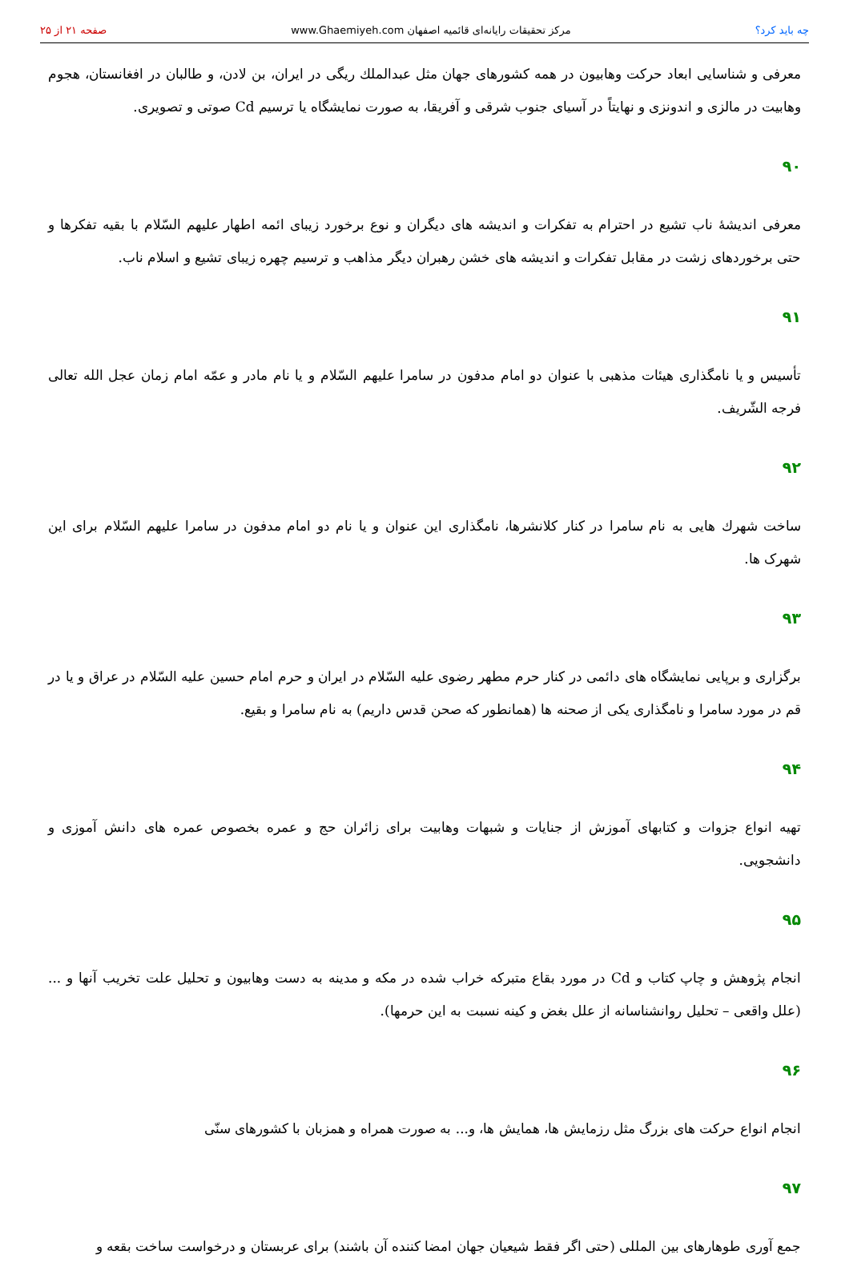چه باید کرد؟ مرکز تحقیقات رایانه‌ای قائمیه اصفهان www.Ghaemiyeh.com صفحه ۲۱ از ۲۵
معرفی و شناسایی ابعاد حرکت وهابیون در همه کشورهای جهان مثل عبدالملك ریگی در ایران، بن لادن، و طالبان در افغانستان، هجوم وهابیت در مالزی و اندونزی و نهایتاً در آسیای جنوب شرقی و آفریقا، به صورت نمایشگاه یا ترسیم Cd صوتی و تصویری.
۹۰
معرفی اندیشهٔ ناب تشیع در احترام به تفکرات و اندیشه های دیگران و نوع برخورد زیبای ائمه اطهار علیهم السّلام با بقیه تفکرها و حتی برخوردهای زشت در مقابل تفکرات و اندیشه های خشن رهبران دیگر مذاهب و ترسیم چهره زیبای تشیع و اسلام ناب.
۹۱
تأسیس و یا نامگذاری هیئات مذهبی با عنوان دو امام مدفون در سامرا علیهم السّلام و یا نام مادر و عمّه امام زمان عجل الله تعالی فرجه الشّریف.
۹۲
ساخت شهرك هایی به نام سامرا در كنار كلانشرها، نامگذاری این عنوان و یا نام دو امام مدفون در سامرا علیهم السّلام برای این شهرک ها.
۹۳
برگزاری و برپایی نمایشگاه های دائمی در کنار حرم مطهر رضوی علیه السّلام در ایران و حرم امام حسین علیه السّلام در عراق و یا در قم در مورد سامرا و نامگذاری یكی از صحنه ها (همانطور كه صحن قدس داریم) به نام سامرا و بقیع.
۹۴
تهیه انواع جزوات و کتابهای آموزش از جنایات و شبهات وهابیت برای زائران حج و عمره بخصوص عمره های دانش آموزی و دانشجویی.
۹۵
انجام پژوهش و چاپ کتاب و Cd در مورد بقاع متبرکه خراب شده در مکه و مدینه به دست وهابیون و تحلیل علت تخریب آنها و ... (علل واقعی – تحلیل روانشناسانه از علل بغض و کینه نسبت به این حرمها).
۹۶
انجام انواع حرکت های بزرگ مثل رزمایش ها، همایش ها، و... به صورت همراه و همزبان با کشورهای سنّی
۹۷
جمع آوری طوهارهای بین المللی (حتی اگر فقط شیعیان جهان امضا کننده آن باشند) برای عربستان و درخواست ساخت بقعه و